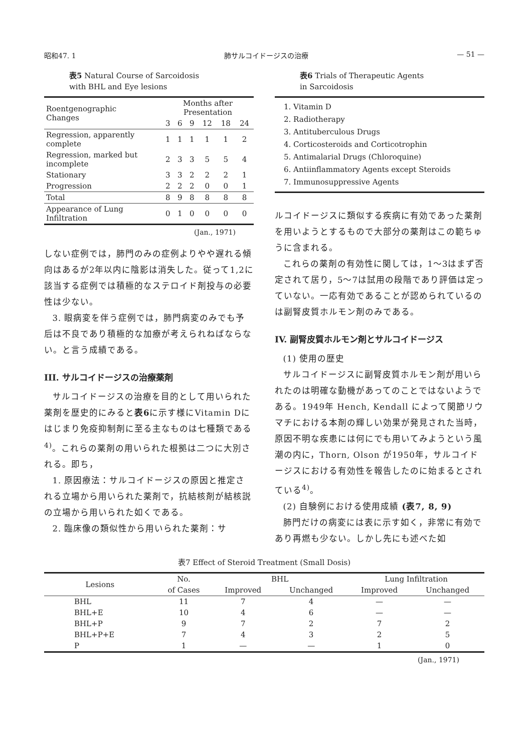昭和47. 1 肺サルコイドージスの治療 — 51 —
表5 Natural Course of Sarcoidosis
with BHL and Eye lesions
| Roentgenographic Changes | Months after Presentation | | | | | |
| --- | --- | --- | --- | --- | --- | --- |
| | 3 | 6 | 9 | 12 | 18 | 24 |
| Regression, apparently complete | 1 | 1 | 1 | 1 | 1 | 2 |
| Regression, marked but incomplete | 2 | 3 | 3 | 5 | 5 | 4 |
| Stationary | 3 | 3 | 2 | 2 | 2 | 1 |
| Progression | 2 | 2 | 2 | 0 | 0 | 1 |
| Total | 8 | 9 | 8 | 8 | 8 | 8 |
| Appearance of Lung Infiltration | 0 | 1 | 0 | 0 | 0 | 0 |
(Jan., 1971)
しない症例では，肺門のみの症例よりやや遅れる傾向はあるが2年以内に陰影は消失した。従って1,2に該当する症例では積極的なステロイド剤投与の必要性は少ない。
3. 眼病変を伴う症例では，肺門病変のみでも予后は不良であり積極的な加療が考えられねばならない。と言う成績である。
III. サルコイドージスの治療薬剤
サルコイドージスの治療を目的として用いられた薬剤を歴史的にみると表6に示す様にVitamin Dにはじまり免疫抑制剤に至る主なものは七種類である<sup>4)</sup>。これらの薬剤の用いられた根拠は二つに大別される。即ち，
1. 原因療法：サルコイドージスの原因と推定される立場から用いられた薬剤で，抗結核剤が結核説の立場から用いられた如くである。
2. 臨床像の類似性から用いられた薬剤：サ
表6 Trials of Therapeutic Agents
in Sarcoidosis
1. Vitamin D
2. Radiotherapy
3. Antituberculous Drugs
4. Corticosteroids and Corticotrophin
5. Antimalarial Drugs (Chloroquine)
6. Antiinflammatory Agents except Steroids
7. Immunosuppressive Agents
ルコイドージスに類似する疾病に有効であった薬剤を用いようとするもので大部分の薬剤はこの範ちゅうに含まれる。
これらの薬剤の有効性に関しては，1～3はまず否定されて居り，5～7は試用の段階であり評価は定っていない。一応有効であることが認められているのは副腎皮質ホルモン剤のみである。
IV. 副腎皮質ホルモン剤とサルコイドージス
(1) 使用の歴史
サルコイドージスに副腎皮質ホルモン剤が用いられたのは明確な動機があってのことではないようである。1949年 Hench, Kendall によって関節リウマチにおける本剤の輝しい効果が発見された当時，原因不明な疾患には何にでも用いてみようという風潮の内に，Thorn, Olson が1950年，サルコイドージスにおける有効性を報告したのに始まるとされている<sup>4)</sup>。
(2) 自験例における使用成績 (表7, 8, 9)
肺門だけの病変には表に示す如く，非常に有効であり再燃も少ない。しかし先にも述べた如
表7 Effect of Steroid Treatment (Small Dosis)
| Lesions | No. | BHL | | Lung Infiltration | |
| --- | --- | --- | --- | --- | --- |
| | of Cases | Improved | Unchanged | Improved | Unchanged |
| BHL | 11 | 7 | 4 | — | — |
| BHL+E | 10 | 4 | 6 | — | — |
| BHL+P | 9 | 7 | 2 | 7 | 2 |
| BHL+P+E | 7 | 4 | 3 | 2 | 5 |
| P | 1 | — | — | 1 | 0 |
(Jan., 1971)